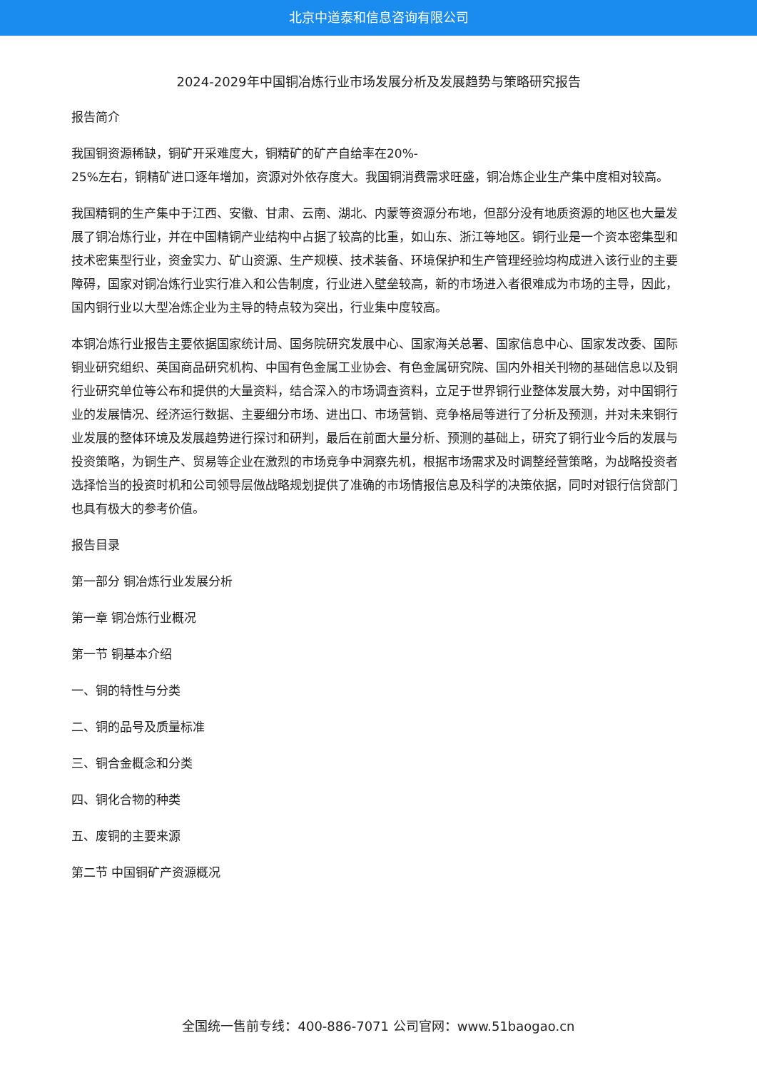北京中道泰和信息咨询有限公司
2024-2029年中国铜冶炼行业市场发展分析及发展趋势与策略研究报告
报告简介
我国铜资源稀缺，铜矿开采难度大，铜精矿的矿产自给率在20%-
25%左右，铜精矿进口逐年增加，资源对外依存度大。我国铜消费需求旺盛，铜冶炼企业生产集中度相对较高。
我国精铜的生产集中于江西、安徽、甘肃、云南、湖北、内蒙等资源分布地，但部分没有地质资源的地区也大量发展了铜冶炼行业，并在中国精铜产业结构中占据了较高的比重，如山东、浙江等地区。铜行业是一个资本密集型和技术密集型行业，资金实力、矿山资源、生产规模、技术装备、环境保护和生产管理经验均构成进入该行业的主要障碍，国家对铜冶炼行业实行准入和公告制度，行业进入壁垒较高，新的市场进入者很难成为市场的主导，因此，国内铜行业以大型冶炼企业为主导的特点较为突出，行业集中度较高。
本铜冶炼行业报告主要依据国家统计局、国务院研究发展中心、国家海关总署、国家信息中心、国家发改委、国际铜业研究组织、英国商品研究机构、中国有色金属工业协会、有色金属研究院、国内外相关刊物的基础信息以及铜行业研究单位等公布和提供的大量资料，结合深入的市场调查资料，立足于世界铜行业整体发展大势，对中国铜行业的发展情况、经济运行数据、主要细分市场、进出口、市场营销、竞争格局等进行了分析及预测，并对未来铜行业发展的整体环境及发展趋势进行探讨和研判，最后在前面大量分析、预测的基础上，研究了铜行业今后的发展与投资策略，为铜生产、贸易等企业在激烈的市场竞争中洞察先机，根据市场需求及时调整经营策略，为战略投资者选择恰当的投资时机和公司领导层做战略规划提供了准确的市场情报信息及科学的决策依据，同时对银行信贷部门也具有极大的参考价值。
报告目录
第一部分 铜冶炼行业发展分析
第一章 铜冶炼行业概况
第一节 铜基本介绍
一、铜的特性与分类
二、铜的品号及质量标准
三、铜合金概念和分类
四、铜化合物的种类
五、废铜的主要来源
第二节 中国铜矿产资源概况
全国统一售前专线：400-886-7071 公司官网：www.51baogao.cn